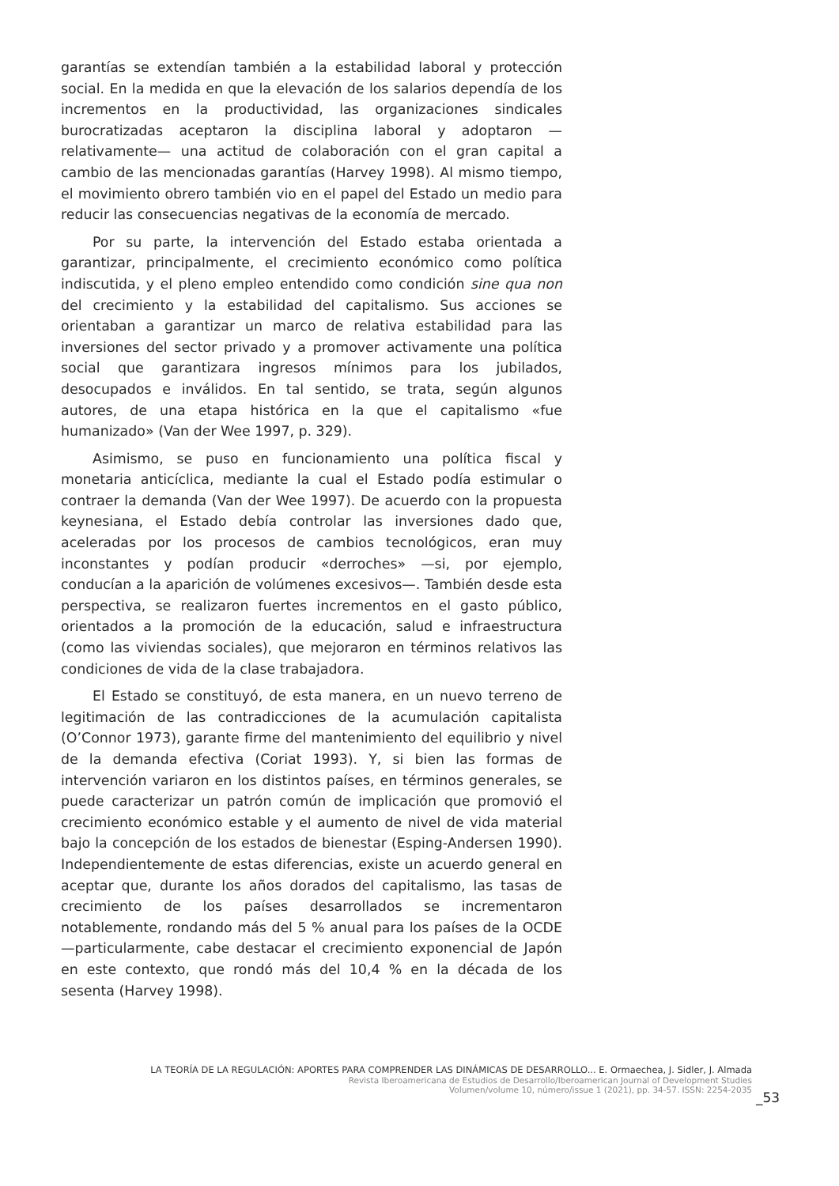garantías se extendían también a la estabilidad laboral y protección social. En la medida en que la elevación de los salarios dependía de los incrementos en la productividad, las organizaciones sindicales burocratizadas aceptaron la disciplina laboral y adoptaron —relativamente— una actitud de colaboración con el gran capital a cambio de las mencionadas garantías (Harvey 1998). Al mismo tiempo, el movimiento obrero también vio en el papel del Estado un medio para reducir las consecuencias negativas de la economía de mercado.
Por su parte, la intervención del Estado estaba orientada a garantizar, principalmente, el crecimiento económico como política indiscutida, y el pleno empleo entendido como condición sine qua non del crecimiento y la estabilidad del capitalismo. Sus acciones se orientaban a garantizar un marco de relativa estabilidad para las inversiones del sector privado y a promover activamente una política social que garantizara ingresos mínimos para los jubilados, desocupados e inválidos. En tal sentido, se trata, según algunos autores, de una etapa histórica en la que el capitalismo «fue humanizado» (Van der Wee 1997, p. 329).
Asimismo, se puso en funcionamiento una política fiscal y monetaria anticíclica, mediante la cual el Estado podía estimular o contraer la demanda (Van der Wee 1997). De acuerdo con la propuesta keynesiana, el Estado debía controlar las inversiones dado que, aceleradas por los procesos de cambios tecnológicos, eran muy inconstantes y podían producir «derroches» —si, por ejemplo, conducían a la aparición de volúmenes excesivos—. También desde esta perspectiva, se realizaron fuertes incrementos en el gasto público, orientados a la promoción de la educación, salud e infraestructura (como las viviendas sociales), que mejoraron en términos relativos las condiciones de vida de la clase trabajadora.
El Estado se constituyó, de esta manera, en un nuevo terreno de legitimación de las contradicciones de la acumulación capitalista (O’Connor 1973), garante firme del mantenimiento del equilibrio y nivel de la demanda efectiva (Coriat 1993). Y, si bien las formas de intervención variaron en los distintos países, en términos generales, se puede caracterizar un patrón común de implicación que promovió el crecimiento económico estable y el aumento de nivel de vida material bajo la concepción de los estados de bienestar (Esping-Andersen 1990). Independientemente de estas diferencias, existe un acuerdo general en aceptar que, durante los años dorados del capitalismo, las tasas de crecimiento de los países desarrollados se incrementaron notablemente, rondando más del 5 % anual para los países de la OCDE —particularmente, cabe destacar el crecimiento exponencial de Japón en este contexto, que rondó más del 10,4 % en la década de los sesenta (Harvey 1998).
LA TEORÍA DE LA REGULACIÓN: APORTES PARA COMPRENDER LAS DINÁMICAS DE DESARROLLO... E. Ormaechea, J. Sidler, J. Almada
Revista Iberoamericana de Estudios de Desarrollo/Iberoamerican Journal of Development Studies
Volumen/volume 10, número/issue 1 (2021), pp. 34-57. ISSN: 2254-2035
_53